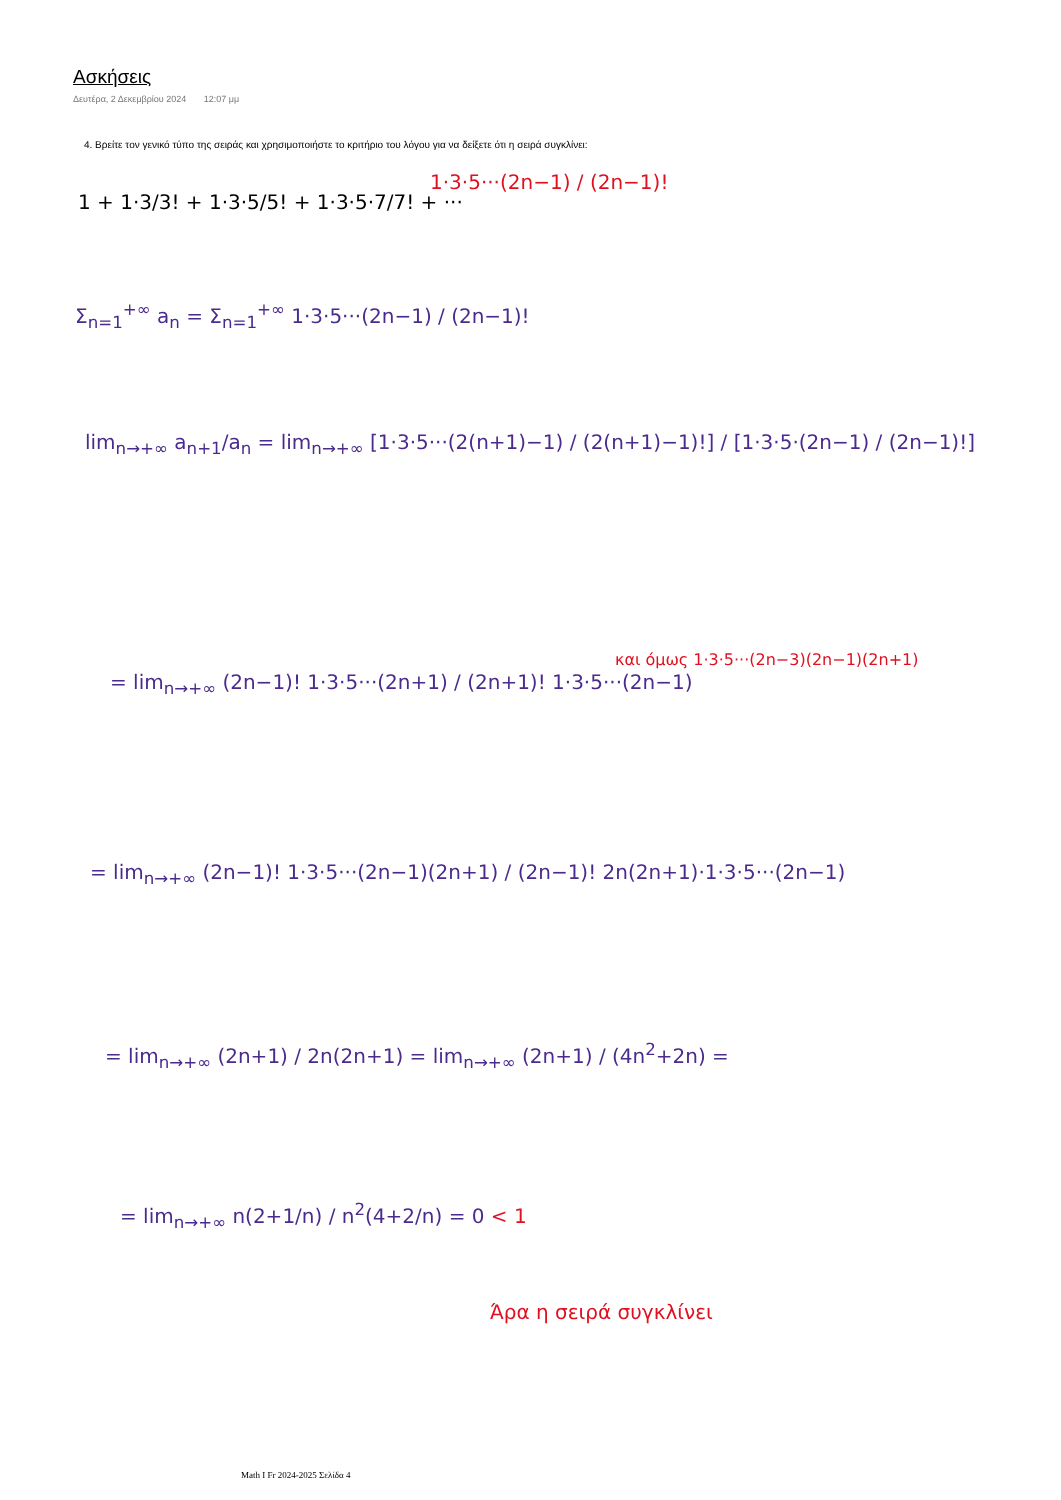Ασκήσεις
Δευτέρα, 2 Δεκεμβρίου 2024 12:07 μμ
4. Βρείτε τον γενικό τύπο της σειράς και χρησιμοποιήστε το κριτήριο του λόγου για να δείξετε ότι η σειρά συγκλίνει:
1 + 1·3/3! + 1·3·5/5! + 1·3·5·7/7! + ···
1·3·5···(2n−1) / (2n−1)!
Σ<sub>n=1</sub><sup>+∞</sup> a<sub>n</sub> = Σ<sub>n=1</sub><sup>+∞</sup> 1·3·5···(2n−1) / (2n−1)!
lim<sub>n→+∞</sub> a<sub>n+1</sub>/a<sub>n</sub> = lim<sub>n→+∞</sub> [1·3·5···(2(n+1)−1) / (2(n+1)−1)!] / [1·3·5·(2n−1) / (2n−1)!]
= lim<sub>n→+∞</sub> (2n−1)! 1·3·5···(2n+1) / (2n+1)! 1·3·5···(2n−1)
και όμως 1·3·5···(2n−3)(2n−1)(2n+1)
= lim<sub>n→+∞</sub> (2n−1)! 1·3·5···(2n−1)(2n+1) / (2n−1)! 2n(2n+1)·1·3·5···(2n−1)
= lim<sub>n→+∞</sub> (2n+1) / 2n(2n+1) = lim<sub>n→+∞</sub> (2n+1) / (4n<sup>2</sup>+2n) =
= lim<sub>n→+∞</sub> n(2+1/n) / n<sup>2</sup>(4+2/n) = 0 < 1
Άρα η σειρά συγκλίνει
Math I Fr 2024-2025 Σελίδα 4